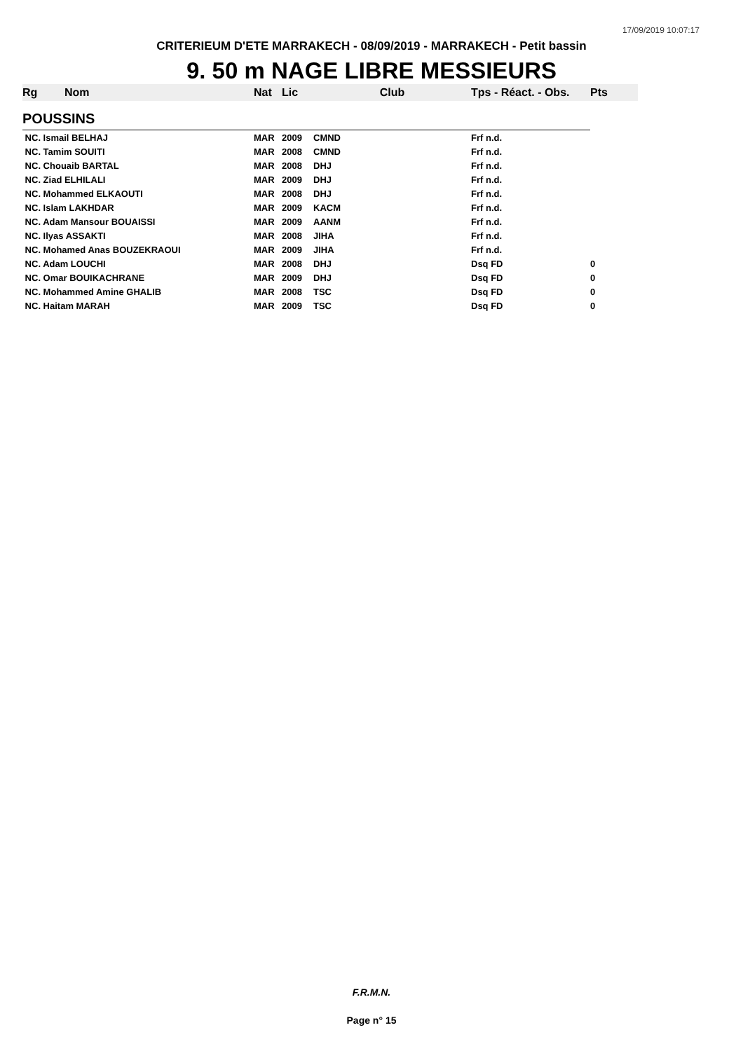17/09/2019 10:07:17
CRITERIEUM D'ETE MARRAKECH - 08/09/2019 - MARRAKECH - Petit bassin
9. 50 m NAGE LIBRE MESSIEURS
| Rg | Nom | Nat | Lic | Club | Tps - Réact. - Obs. | Pts |
| --- | --- | --- | --- | --- | --- | --- |
| POUSSINS | | | | | | |
| NC. Ismail BELHAJ | | MAR | 2009 | CMND | Frf n.d. | |
| NC. Tamim SOUITI | | MAR | 2008 | CMND | Frf n.d. | |
| NC. Chouaib BARTAL | | MAR | 2008 | DHJ | Frf n.d. | |
| NC. Ziad ELHILALI | | MAR | 2009 | DHJ | Frf n.d. | |
| NC. Mohammed ELKAOUTI | | MAR | 2008 | DHJ | Frf n.d. | |
| NC. Islam LAKHDAR | | MAR | 2009 | KACM | Frf n.d. | |
| NC. Adam Mansour BOUAISSI | | MAR | 2009 | AANM | Frf n.d. | |
| NC. Ilyas ASSAKTI | | MAR | 2008 | JIHA | Frf n.d. | |
| NC. Mohamed Anas BOUZEKRAOUI | | MAR | 2009 | JIHA | Frf n.d. | |
| NC. Adam LOUCHI | | MAR | 2008 | DHJ | Dsq FD | 0 |
| NC. Omar BOUIKACHRANE | | MAR | 2009 | DHJ | Dsq FD | 0 |
| NC. Mohammed Amine GHALIB | | MAR | 2008 | TSC | Dsq FD | 0 |
| NC. Haitam MARAH | | MAR | 2009 | TSC | Dsq FD | 0 |
F.R.M.N.
Page n° 15